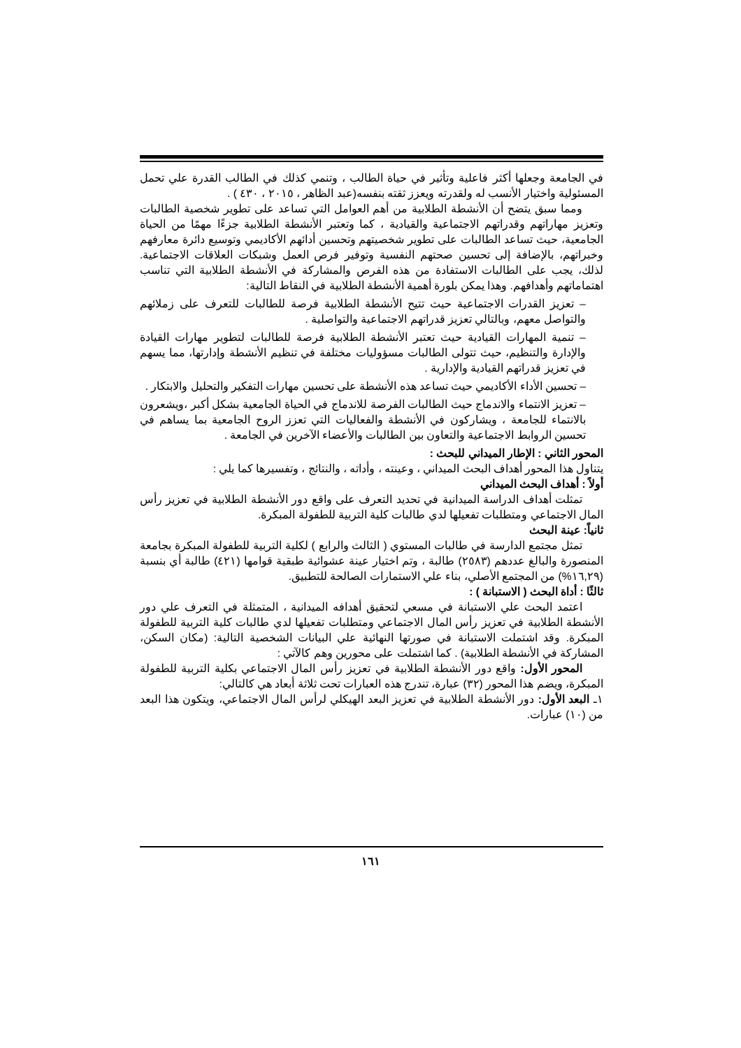في الجامعة وجعلها أكثر فاعلية وتأثير في حياة الطالب ، وتنمي كذلك في الطالب القدرة علي تحمل المسئولية واختيار الأنسب له ولقدرته ويعزز ثقته بنفسه(عبد الظاهر ، ٢٠١٥ ، ٤٣٠ ) .
ومما سبق يتضح أن الأنشطة الطلابية من أهم العوامل التي تساعد على تطوير شخصية الطالبات وتعزيز مهاراتهم وقدراتهم الاجتماعية والقيادية ، كما وتعتبر الأنشطة الطلابية جزءًا مهمًا من الحياة الجامعية، حيث تساعد الطالبات على تطوير شخصيتهم وتحسين أدائهم الأكاديمي وتوسيع دائرة معارفهم وخبراتهم، بالإضافة إلى تحسين صحتهم النفسية وتوفير فرص العمل وشبكات العلاقات الاجتماعية. لذلك، يجب على الطالبات الاستفادة من هذه الفرص والمشاركة في الأنشطة الطلابية التي تناسب اهتماماتهم وأهدافهم. وهذا يمكن بلورة أهمية الأنشطة الطلابية في النقاط التالية:
– تعزيز القدرات الاجتماعية حيث تتيح الأنشطة الطلابية فرصة للطالبات للتعرف على زملائهم والتواصل معهم، وبالتالي تعزيز قدراتهم الاجتماعية والتواصلية .
– تنمية المهارات القيادية حيث تعتبر الأنشطة الطلابية فرصة للطالبات لتطوير مهارات القيادة والإدارة والتنظيم، حيث تتولى الطالبات مسؤوليات مختلفة في تنظيم الأنشطة وإدارتها، مما يسهم في تعزيز قدراتهم القيادية والإدارية .
– تحسين الأداء الأكاديمي حيث تساعد هذه الأنشطة على تحسين مهارات التفكير والتحليل والابتكار .
– تعزيز الانتماء والاندماج حيث الطالبات الفرصة للاندماج في الحياة الجامعية بشكل أكبر ،ويشعرون بالانتماء للجامعة ، ويشاركون في الأنشطة والفعاليات التي تعزز الروح الجامعية بما يساهم في تحسين الروابط الاجتماعية والتعاون بين الطالبات والأعضاء الآخرين في الجامعة .
المحور الثاني : الإطار الميداني للبحث :
يتناول هذا المحور أهداف البحث الميداني ، وعينته ، وأداته ، والنتائج ، وتفسيرها كما يلي :
أولاً : أهداف البحث الميداني
تمثلت أهداف الدراسة الميدانية في تحديد التعرف على واقع دور الأنشطة الطلابية في تعزيز رأس المال الاجتماعي ومتطلبات تفعيلها لدي طالبات كلية التربية للطفولة المبكرة.
ثانياً: عينة البحث
تمثل مجتمع الدارسة في طالبات المستوي ( الثالث والرابع ) لكلية التربية للطفولة المبكرة بجامعة المنصورة والبالغ عددهم (٢٥٨٣) طالبة ، وتم اختيار عينة عشوائية طبقية قوامها (٤٢١) طالبة أي بنسبة (١٦,٢٩%) من المجتمع الأصلي، بناء علي الاستمارات الصالحة للتطبيق.
ثالثًا : أداة البحث ( الاستبانة ) :
اعتمد البحث علي الاستبانة في مسعي لتحقيق أهدافه الميدانية ، المتمثلة في التعرف علي دور الأنشطة الطلابية في تعزيز رأس المال الاجتماعي ومتطلبات تفعيلها لدي طالبات كلية التربية للطفولة المبكرة. وقد اشتملت الاستبانة في صورتها النهائية علي البيانات الشخصية التالية: (مكان السكن، المشاركة في الأنشطة الطلابية) . كما اشتملت على محورين وهم كالآتي :
المحور الأول: واقع دور الأنشطة الطلابية في تعزيز رأس المال الاجتماعي بكلية التربية للطفولة المبكرة، ويضم هذا المحور (٣٢) عبارة، تندرج هذه العبارات تحت ثلاثة أبعاد هي كالتالي:
١ـ البعد الأول: دور الأنشطة الطلابية في تعزيز البعد الهيكلي لرأس المال الاجتماعي، ويتكون هذا البعد من (١٠) عبارات.
١٦١